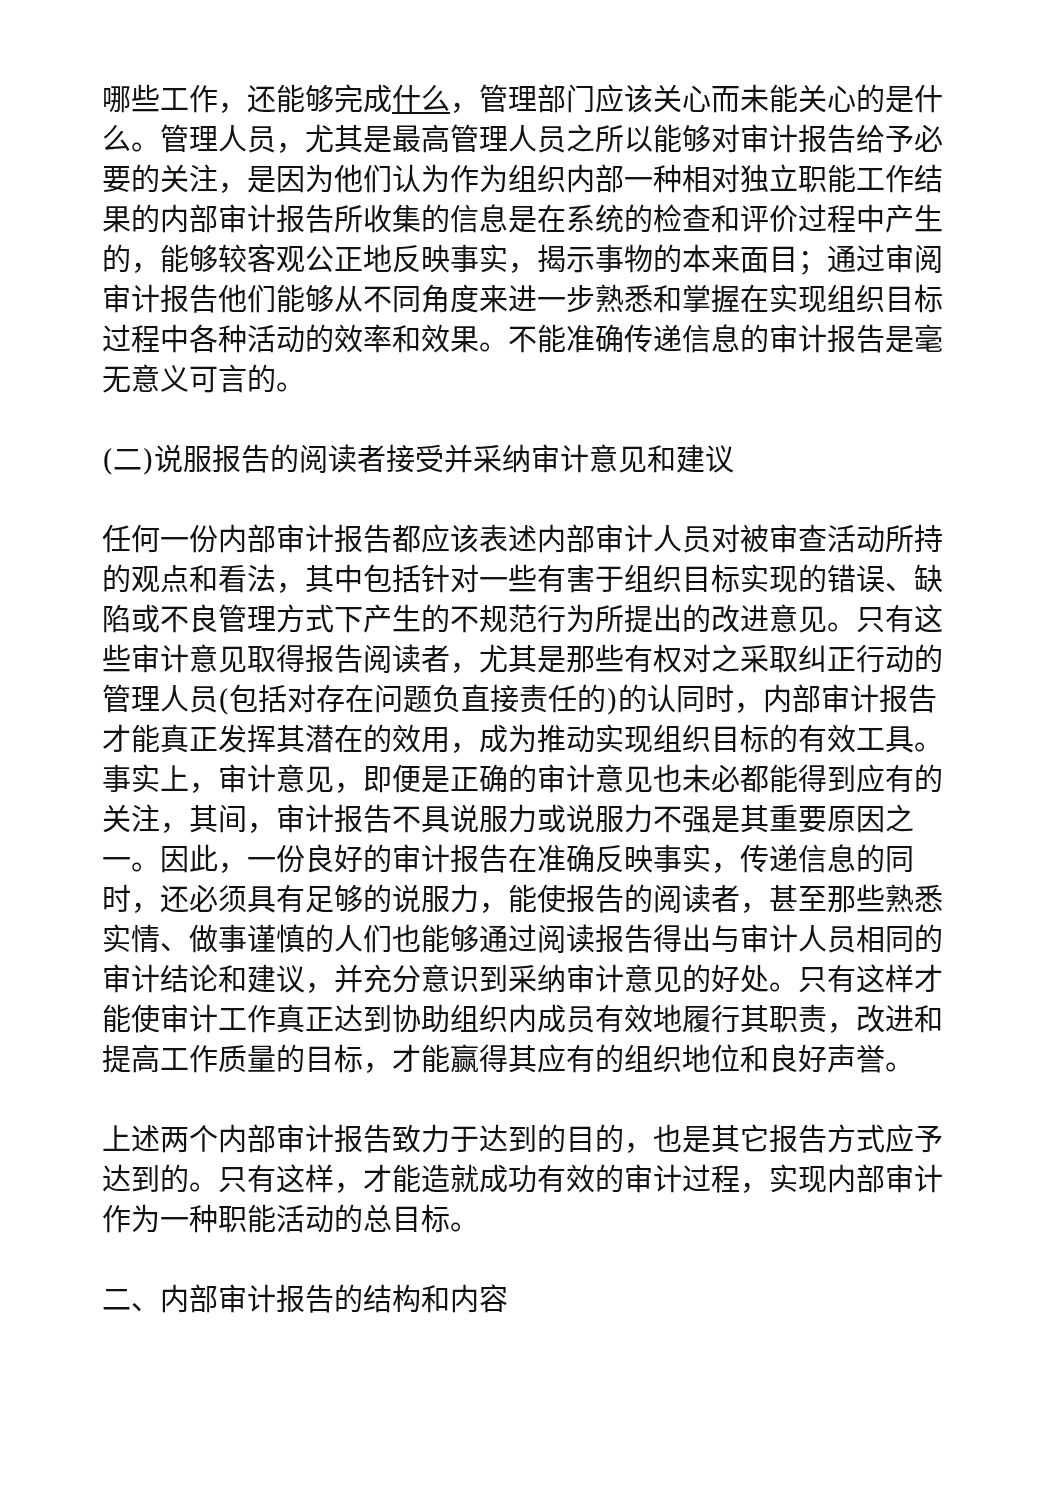哪些工作，还能够完成什么，管理部门应该关心而未能关心的是什么。管理人员，尤其是最高管理人员之所以能够对审计报告给予必要的关注，是因为他们认为作为组织内部一种相对独立职能工作结果的内部审计报告所收集的信息是在系统的检查和评价过程中产生的，能够较客观公正地反映事实，揭示事物的本来面目；通过审阅审计报告他们能够从不同角度来进一步熟悉和掌握在实现组织目标过程中各种活动的效率和效果。不能准确传递信息的审计报告是毫无意义可言的。
(二)说服报告的阅读者接受并采纳审计意见和建议
任何一份内部审计报告都应该表述内部审计人员对被审查活动所持的观点和看法，其中包括针对一些有害于组织目标实现的错误、缺陷或不良管理方式下产生的不规范行为所提出的改进意见。只有这些审计意见取得报告阅读者，尤其是那些有权对之采取纠正行动的管理人员(包括对存在问题负直接责任的)的认同时，内部审计报告才能真正发挥其潜在的效用，成为推动实现组织目标的有效工具。事实上，审计意见，即便是正确的审计意见也未必都能得到应有的关注，其间，审计报告不具说服力或说服力不强是其重要原因之一。因此，一份良好的审计报告在准确反映事实，传递信息的同时，还必须具有足够的说服力，能使报告的阅读者，甚至那些熟悉实情、做事谨慎的人们也能够通过阅读报告得出与审计人员相同的审计结论和建议，并充分意识到采纳审计意见的好处。只有这样才能使审计工作真正达到协助组织内成员有效地履行其职责，改进和提高工作质量的目标，才能赢得其应有的组织地位和良好声誉。
上述两个内部审计报告致力于达到的目的，也是其它报告方式应予达到的。只有这样，才能造就成功有效的审计过程，实现内部审计作为一种职能活动的总目标。
二、内部审计报告的结构和内容